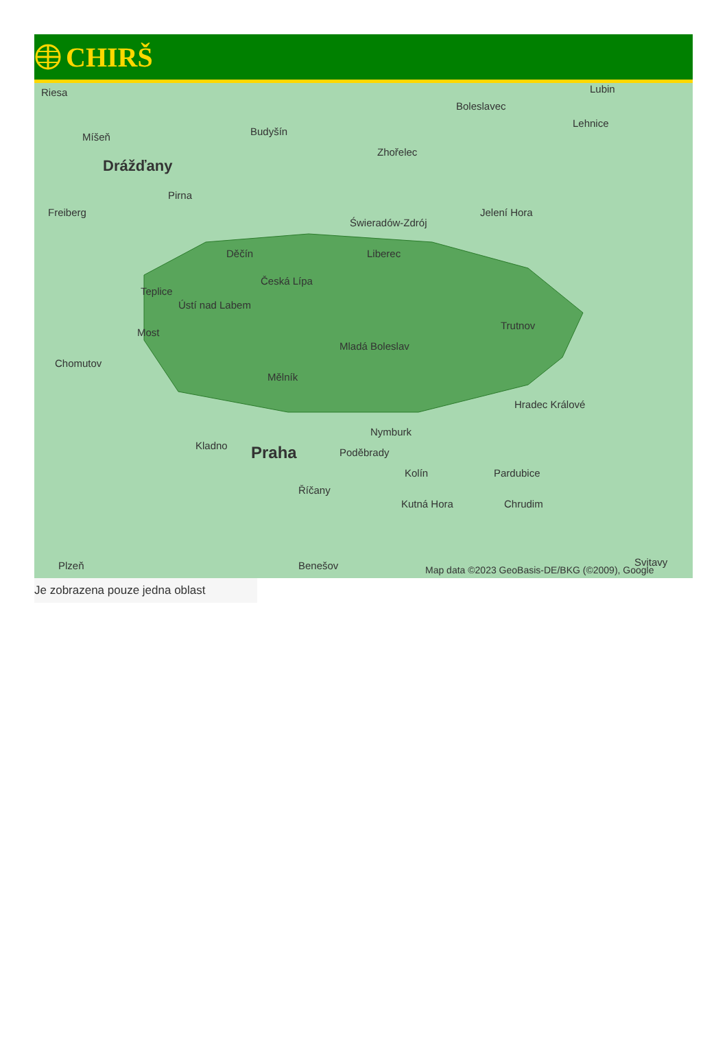CHIRŠ
Riesa
Míšeň
Drážďany
Budyšín
Zhořelec
Boleslavec
Lubin
Lehnice
Freiberg
Pirna
Świeradów-Zdrój
Jelení Hora
Děčín Liberec
Česká Lípa
Teplice
Ústí nad Labem
Most
Chomutov
Mělník
Mladá Boleslav
Trutnov
Hradec Králové
Nymburk
Kladno Praha Poděbrady
Kolín Pardubice
Říčany
Kutná Hora Chrudim
Benešov Plzeň Svitavy
Map data ©2023 GeoBasis-DE/BKG (©2009), Google
Je zobrazena pouze jedna oblast